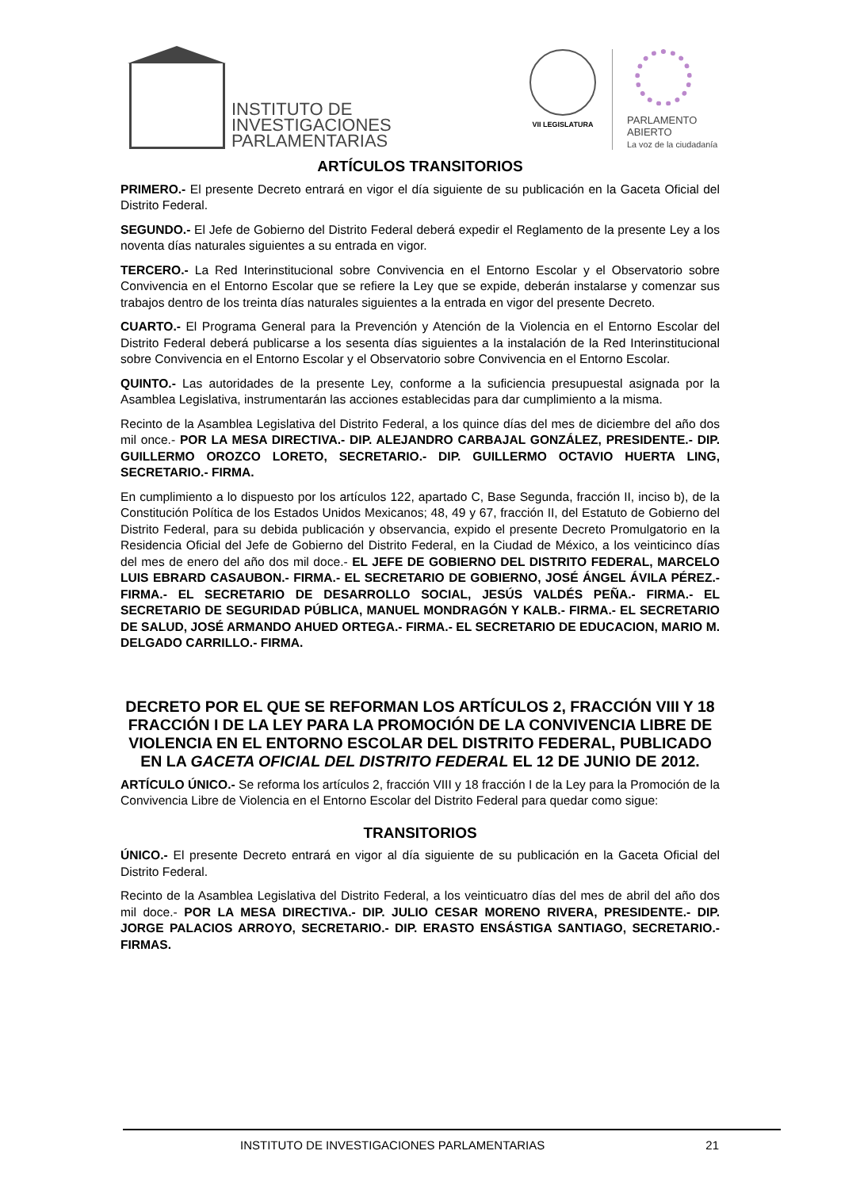INSTITUTO DE
INVESTIGACIONES
PARLAMENTARIAS
VII LEGISLATURA
PARLAMENTO
ABIERTO
La voz de la ciudadanía
ARTÍCULOS TRANSITORIOS
PRIMERO.- El presente Decreto entrará en vigor el día siguiente de su publicación en la Gaceta Oficial del Distrito Federal.
SEGUNDO.- El Jefe de Gobierno del Distrito Federal deberá expedir el Reglamento de la presente Ley a los noventa días naturales siguientes a su entrada en vigor.
TERCERO.- La Red Interinstitucional sobre Convivencia en el Entorno Escolar y el Observatorio sobre Convivencia en el Entorno Escolar que se refiere la Ley que se expide, deberán instalarse y comenzar sus trabajos dentro de los treinta días naturales siguientes a la entrada en vigor del presente Decreto.
CUARTO.- El Programa General para la Prevención y Atención de la Violencia en el Entorno Escolar del Distrito Federal deberá publicarse a los sesenta días siguientes a la instalación de la Red Interinstitucional sobre Convivencia en el Entorno Escolar y el Observatorio sobre Convivencia en el Entorno Escolar.
QUINTO.- Las autoridades de la presente Ley, conforme a la suficiencia presupuestal asignada por la Asamblea Legislativa, instrumentarán las acciones establecidas para dar cumplimiento a la misma.
Recinto de la Asamblea Legislativa del Distrito Federal, a los quince días del mes de diciembre del año dos mil once.- POR LA MESA DIRECTIVA.- DIP. ALEJANDRO CARBAJAL GONZÁLEZ, PRESIDENTE.- DIP. GUILLERMO OROZCO LORETO, SECRETARIO.- DIP. GUILLERMO OCTAVIO HUERTA LING, SECRETARIO.- FIRMA.
En cumplimiento a lo dispuesto por los artículos 122, apartado C, Base Segunda, fracción II, inciso b), de la Constitución Política de los Estados Unidos Mexicanos; 48, 49 y 67, fracción II, del Estatuto de Gobierno del Distrito Federal, para su debida publicación y observancia, expido el presente Decreto Promulgatorio en la Residencia Oficial del Jefe de Gobierno del Distrito Federal, en la Ciudad de México, a los veinticinco días del mes de enero del año dos mil doce.- EL JEFE DE GOBIERNO DEL DISTRITO FEDERAL, MARCELO LUIS EBRARD CASAUBON.- FIRMA.- EL SECRETARIO DE GOBIERNO, JOSÉ ÁNGEL ÁVILA PÉREZ.- FIRMA.- EL SECRETARIO DE DESARROLLO SOCIAL, JESÚS VALDÉS PEÑA.- FIRMA.- EL SECRETARIO DE SEGURIDAD PÚBLICA, MANUEL MONDRAGÓN Y KALB.- FIRMA.- EL SECRETARIO DE SALUD, JOSÉ ARMANDO AHUED ORTEGA.- FIRMA.- EL SECRETARIO DE EDUCACION, MARIO M. DELGADO CARRILLO.- FIRMA.
DECRETO POR EL QUE SE REFORMAN LOS ARTÍCULOS 2, FRACCIÓN VIII Y 18 FRACCIÓN I DE LA LEY PARA LA PROMOCIÓN DE LA CONVIVENCIA LIBRE DE VIOLENCIA EN EL ENTORNO ESCOLAR DEL DISTRITO FEDERAL, PUBLICADO EN LA GACETA OFICIAL DEL DISTRITO FEDERAL EL 12 DE JUNIO DE 2012.
ARTÍCULO ÚNICO.- Se reforma los artículos 2, fracción VIII y 18 fracción I de la Ley para la Promoción de la Convivencia Libre de Violencia en el Entorno Escolar del Distrito Federal para quedar como sigue:
TRANSITORIOS
ÚNICO.- El presente Decreto entrará en vigor al día siguiente de su publicación en la Gaceta Oficial del Distrito Federal.
Recinto de la Asamblea Legislativa del Distrito Federal, a los veinticuatro días del mes de abril del año dos mil doce.- POR LA MESA DIRECTIVA.- DIP. JULIO CESAR MORENO RIVERA, PRESIDENTE.- DIP. JORGE PALACIOS ARROYO, SECRETARIO.- DIP. ERASTO ENSÁSTIGA SANTIAGO, SECRETARIO.- FIRMAS.
INSTITUTO DE INVESTIGACIONES PARLAMENTARIAS 21